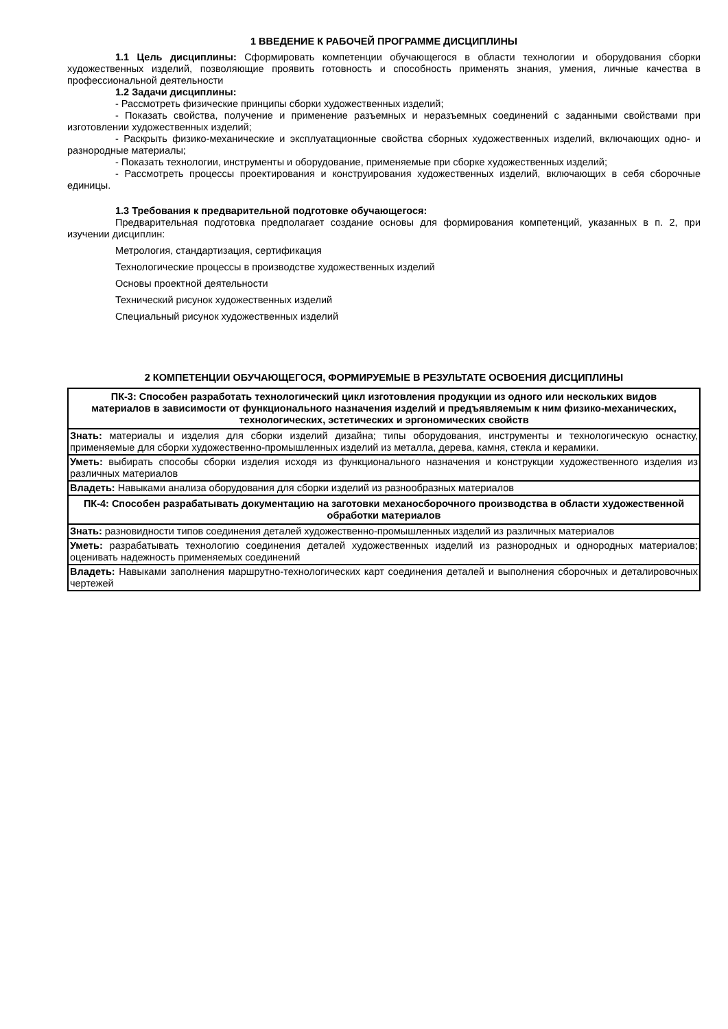1 ВВЕДЕНИЕ К РАБОЧЕЙ ПРОГРАММЕ ДИСЦИПЛИНЫ
1.1 Цель дисциплины: Сформировать компетенции обучающегося в области технологии и оборудования сборки художественных изделий, позволяющие проявить готовность и способность применять знания, умения, личные качества в профессиональной деятельности
1.2 Задачи дисциплины:
- Рассмотреть физические принципы сборки художественных изделий;
- Показать свойства, получение и применение разъемных и неразъемных соединений с заданными свойствами при изготовлении художественных изделий;
- Раскрыть физико-механические и эксплуатационные свойства сборных художественных изделий, включающих одно- и разнородные материалы;
- Показать технологии, инструменты и оборудование, применяемые при сборке художественных изделий;
- Рассмотреть процессы проектирования и конструирования художественных изделий, включающих в себя сборочные единицы.
1.3 Требования к предварительной подготовке обучающегося:
Предварительная подготовка предполагает создание основы для формирования компетенций, указанных в п. 2, при изучении дисциплин:
Метрология, стандартизация, сертификация
Технологические процессы в производстве художественных изделий
Основы проектной деятельности
Технический рисунок художественных изделий
Специальный рисунок художественных изделий
2 КОМПЕТЕНЦИИ ОБУЧАЮЩЕГОСЯ, ФОРМИРУЕМЫЕ В РЕЗУЛЬТАТЕ ОСВОЕНИЯ ДИСЦИПЛИНЫ
| ПК-3: Способен разработать технологический цикл изготовления продукции из одного или нескольких видов материалов в зависимости от функционального назначения изделий и предъявляемым к ним физико-механических, технологических, эстетических и эргономических свойств |
| Знать: материалы и изделия для сборки изделий дизайна; типы оборудования, инструменты и технологическую оснастку, применяемые для сборки художественно-промышленных изделий из металла, дерева, камня, стекла и керамики. |
| Уметь: выбирать способы сборки изделия исходя из функционального назначения и конструкции художественного изделия из различных материалов |
| Владеть: Навыками анализа оборудования для сборки изделий из разнообразных материалов |
| ПК-4: Способен разрабатывать документацию на заготовки механосборочного производства в области художественной обработки материалов |
| Знать: разновидности типов соединения деталей художественно-промышленных изделий из различных материалов |
| Уметь: разрабатывать технологию соединения деталей художественных изделий из разнородных и однородных материалов; оценивать надежность применяемых соединений |
| Владеть: Навыками заполнения маршрутно-технологических карт соединения деталей и выполнения сборочных и деталировочных чертежей |